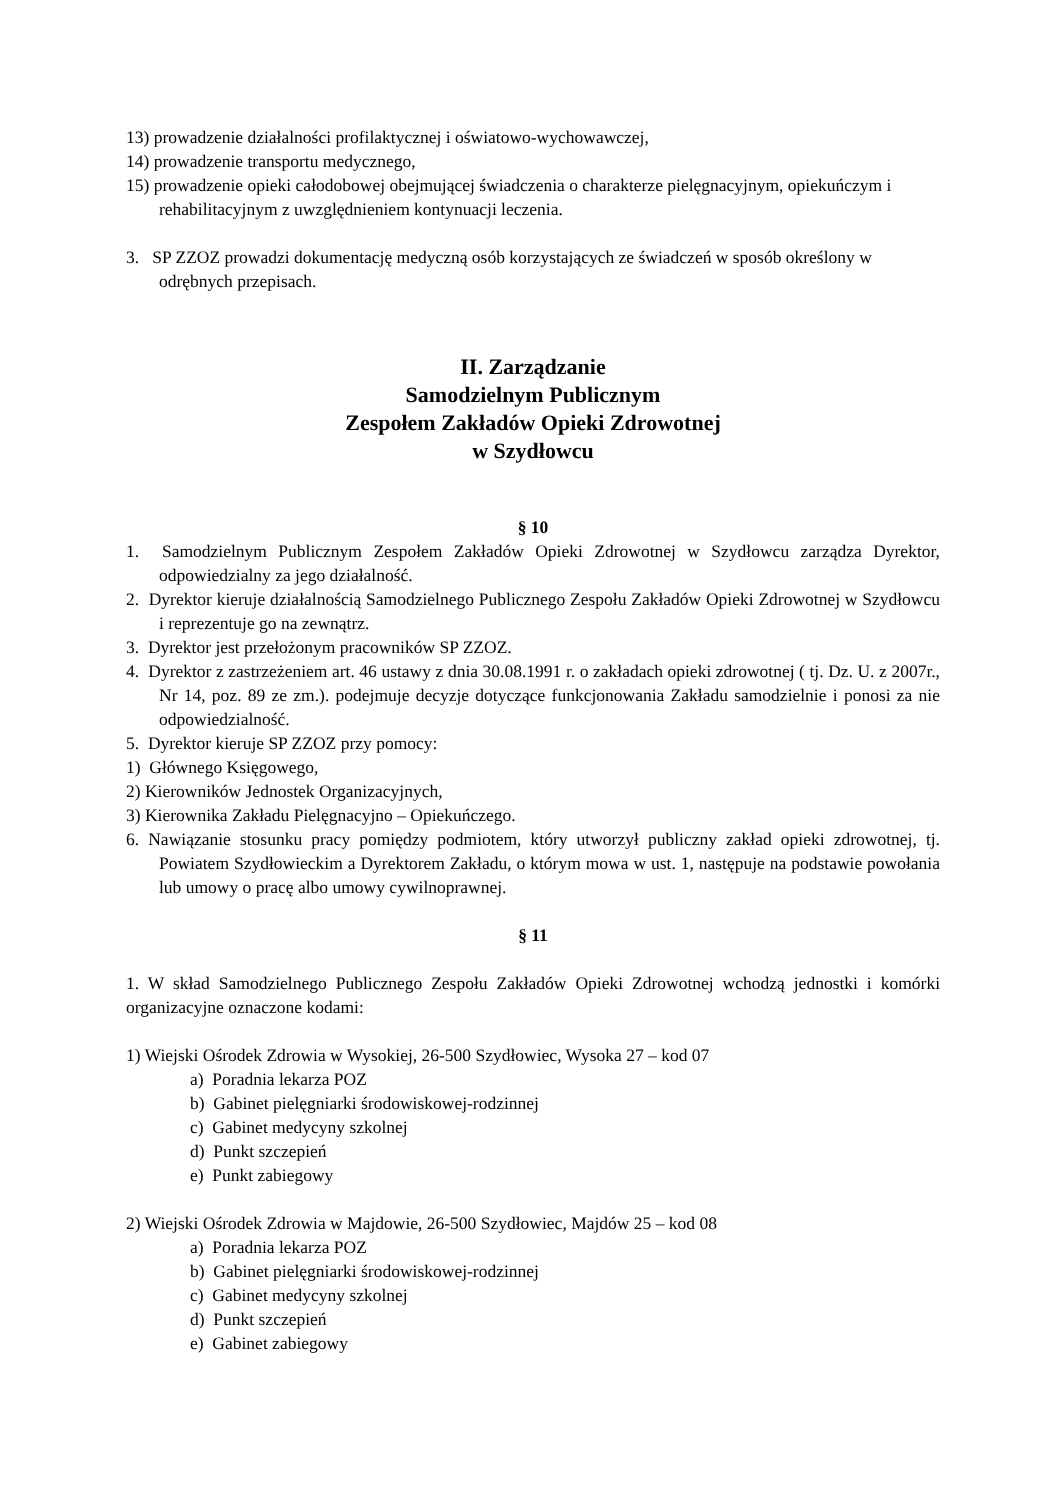13) prowadzenie działalności profilaktycznej i oświatowo-wychowawczej,
14) prowadzenie transportu medycznego,
15) prowadzenie opieki całodobowej obejmującej świadczenia o charakterze pielęgnacyjnym, opiekuńczym i rehabilitacyjnym z uwzględnieniem kontynuacji leczenia.
3. SP ZZOZ prowadzi dokumentację medyczną osób korzystających ze świadczeń w sposób określony w odrębnych przepisach.
II. Zarządzanie
Samodzielnym Publicznym
Zespołem Zakładów Opieki Zdrowotnej
w Szydłowcu
§ 10
1. Samodzielnym Publicznym Zespołem Zakładów Opieki Zdrowotnej w Szydłowcu zarządza Dyrektor, odpowiedzialny za jego działalność.
2. Dyrektor kieruje działalnością Samodzielnego Publicznego Zespołu Zakładów Opieki Zdrowotnej w Szydłowcu i reprezentuje go na zewnątrz.
3. Dyrektor jest przełożonym pracowników SP ZZOZ.
4. Dyrektor z zastrzeżeniem art. 46 ustawy z dnia 30.08.1991 r. o zakładach opieki zdrowotnej ( tj. Dz. U. z 2007r., Nr 14, poz. 89 ze zm.). podejmuje decyzje dotyczące funkcjonowania Zakładu samodzielnie i ponosi za nie odpowiedzialność.
5. Dyrektor kieruje SP ZZOZ przy pomocy:
1) Głównego Księgowego,
2) Kierowników Jednostek Organizacyjnych,
3) Kierownika Zakładu Pielęgnacyjno – Opiekuńczego.
6. Nawiązanie stosunku pracy pomiędzy podmiotem, który utworzył publiczny zakład opieki zdrowotnej, tj. Powiatem Szydłowieckim a Dyrektorem Zakładu, o którym mowa w ust. 1, następuje na podstawie powołania lub umowy o pracę albo umowy cywilnoprawnej.
§ 11
1. W skład Samodzielnego Publicznego Zespołu Zakładów Opieki Zdrowotnej wchodzą jednostki i komórki organizacyjne oznaczone kodami:
1) Wiejski Ośrodek Zdrowia w Wysokiej, 26-500 Szydłowiec, Wysoka 27 – kod 07
a) Poradnia lekarza POZ
b) Gabinet pielęgniarki środowiskowej-rodzinnej
c) Gabinet medycyny szkolnej
d) Punkt szczepień
e) Punkt zabiegowy
2) Wiejski Ośrodek Zdrowia w Majdowie, 26-500 Szydłowiec, Majdów 25 – kod 08
a) Poradnia lekarza POZ
b) Gabinet pielęgniarki środowiskowej-rodzinnej
c) Gabinet medycyny szkolnej
d) Punkt szczepień
e) Gabinet zabiegowy